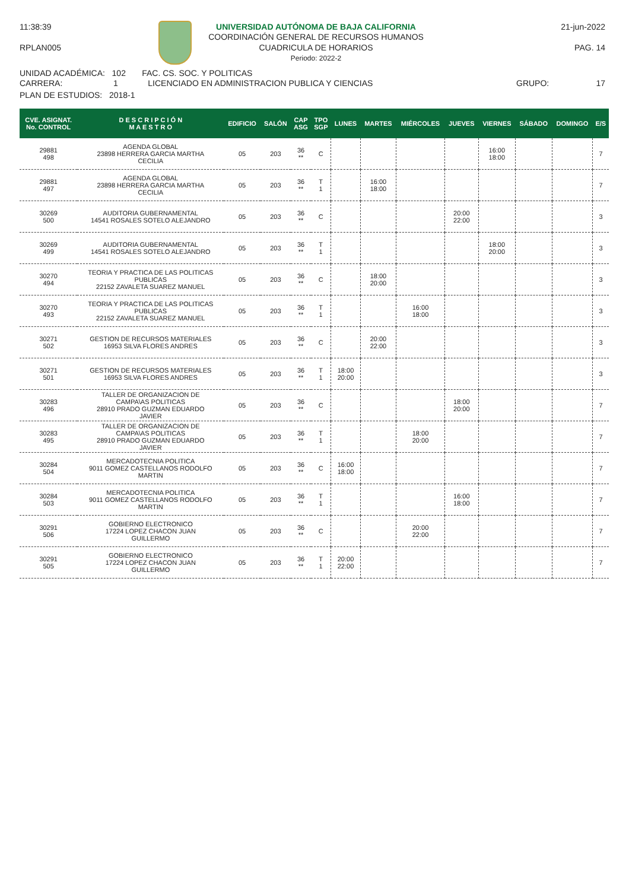11:38:39
RPLAN005
UNIVERSIDAD AUTÓNOMA DE BAJA CALIFORNIA
COORDINACIÓN GENERAL DE RECURSOS HUMANOS
CUADRICULA DE HORARIOS
Periodo: 2022-2
21-jun-2022
PAG. 14
UNIDAD ACADÉMICA: 102 FAC. CS. SOC. Y POLITICAS
CARRERA: 1 LICENCIADO EN ADMINISTRACION PUBLICA Y CIENCIAS
GRUPO: 17
PLAN DE ESTUDIOS: 2018-1
| CVE. ASIGNAT. No. CONTROL | D E S C R I P C I Ó N M A E S T R O | EDIFICIO | SALÓN | CAP ASG | TPO SGP | LUNES | MARTES | MIÉRCOLES | JUEVES | VIERNES | SÁBADO | DOMINGO | E/S |
| --- | --- | --- | --- | --- | --- | --- | --- | --- | --- | --- | --- | --- | --- |
| 29881 498 | AGENDA GLOBAL 23898 HERRERA GARCIA MARTHA CECILIA | 05 | 203 | 36 ** | C | | | | | 16:00 18:00 | | | 7 |
| 29881 497 | AGENDA GLOBAL 23898 HERRERA GARCIA MARTHA CECILIA | 05 | 203 | 36 ** | T 1 | | 16:00 18:00 | | | | | | 7 |
| 30269 500 | AUDITORIA GUBERNAMENTAL 14541 ROSALES SOTELO ALEJANDRO | 05 | 203 | 36 ** | C | | | | 20:00 22:00 | | | | 3 |
| 30269 499 | AUDITORIA GUBERNAMENTAL 14541 ROSALES SOTELO ALEJANDRO | 05 | 203 | 36 ** | T 1 | | | | | 18:00 20:00 | | | 3 |
| 30270 494 | TEORIA Y PRACTICA DE LAS POLITICAS PUBLICAS 22152 ZAVALETA SUAREZ MANUEL | 05 | 203 | 36 ** | C | | 18:00 20:00 | | | | | | 3 |
| 30270 493 | TEORIA Y PRACTICA DE LAS POLITICAS PUBLICAS 22152 ZAVALETA SUAREZ MANUEL | 05 | 203 | 36 ** | T 1 | | | 16:00 18:00 | | | | | 3 |
| 30271 502 | GESTION DE RECURSOS MATERIALES 16953 SILVA FLORES ANDRES | 05 | 203 | 36 ** | C | | 20:00 22:00 | | | | | | 3 |
| 30271 501 | GESTION DE RECURSOS MATERIALES 16953 SILVA FLORES ANDRES | 05 | 203 | 36 ** | T 1 | 18:00 20:00 | | | | | | | 3 |
| 30283 496 | TALLER DE ORGANIZACION DE CAMPA\AS POLITICAS 28910 PRADO GUZMAN EDUARDO JAVIER | 05 | 203 | 36 ** | C | | | | 18:00 20:00 | | | | 7 |
| 30283 495 | TALLER DE ORGANIZACION DE CAMPA\AS POLITICAS 28910 PRADO GUZMAN EDUARDO JAVIER | 05 | 203 | 36 ** | T 1 | | | 18:00 20:00 | | | | | 7 |
| 30284 504 | MERCADOTECNIA POLITICA 9011 GOMEZ CASTELLANOS RODOLFO MARTIN | 05 | 203 | 36 ** | C | 16:00 18:00 | | | | | | | 7 |
| 30284 503 | MERCADOTECNIA POLITICA 9011 GOMEZ CASTELLANOS RODOLFO MARTIN | 05 | 203 | 36 ** | T 1 | | | | 16:00 18:00 | | | | 7 |
| 30291 506 | GOBIERNO ELECTRONICO 17224 LOPEZ CHACON JUAN GUILLERMO | 05 | 203 | 36 ** | C | | | 20:00 22:00 | | | | | 7 |
| 30291 505 | GOBIERNO ELECTRONICO 17224 LOPEZ CHACON JUAN GUILLERMO | 05 | 203 | 36 ** | T 1 | 20:00 22:00 | | | | | | | 7 |